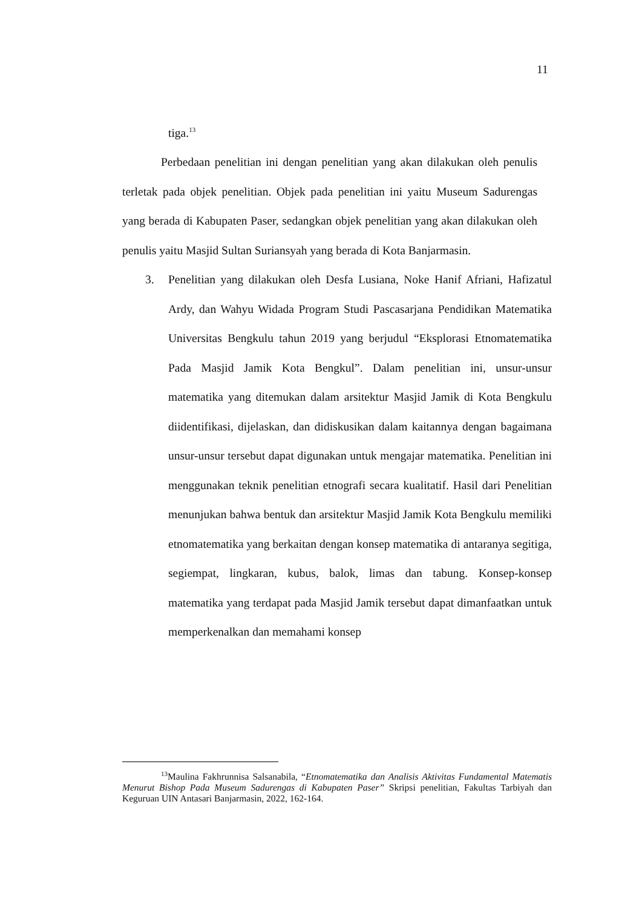11
tiga.<sup>13</sup>
Perbedaan penelitian ini dengan penelitian yang akan dilakukan oleh penulis terletak pada objek penelitian. Objek pada penelitian ini yaitu Museum Sadurengas yang berada di Kabupaten Paser, sedangkan objek penelitian yang akan dilakukan oleh penulis yaitu Masjid Sultan Suriansyah yang berada di Kota Banjarmasin.
3. Penelitian yang dilakukan oleh Desfa Lusiana, Noke Hanif Afriani, Hafizatul Ardy, dan Wahyu Widada Program Studi Pascasarjana Pendidikan Matematika Universitas Bengkulu tahun 2019 yang berjudul “Eksplorasi Etnomatematika Pada Masjid Jamik Kota Bengkul”. Dalam penelitian ini, unsur-unsur matematika yang ditemukan dalam arsitektur Masjid Jamik di Kota Bengkulu diidentifikasi, dijelaskan, dan didiskusikan dalam kaitannya dengan bagaimana unsur-unsur tersebut dapat digunakan untuk mengajar matematika. Penelitian ini menggunakan teknik penelitian etnografi secara kualitatif. Hasil dari Penelitian menunjukan bahwa bentuk dan arsitektur Masjid Jamik Kota Bengkulu memiliki etnomatematika yang berkaitan dengan konsep matematika di antaranya segitiga, segiempat, lingkaran, kubus, balok, limas dan tabung. Konsep-konsep matematika yang terdapat pada Masjid Jamik tersebut dapat dimanfaatkan untuk memperkenalkan dan memahami konsep
<sup>13</sup> Maulina Fakhrunnisa Salsanabila, “Etnomatematika dan Analisis Aktivitas Fundamental Matematis Menurut Bishop Pada Museum Sadurengas di Kabupaten Paser” Skripsi penelitian, Fakultas Tarbiyah dan Keguruan UIN Antasari Banjarmasin, 2022, 162-164.